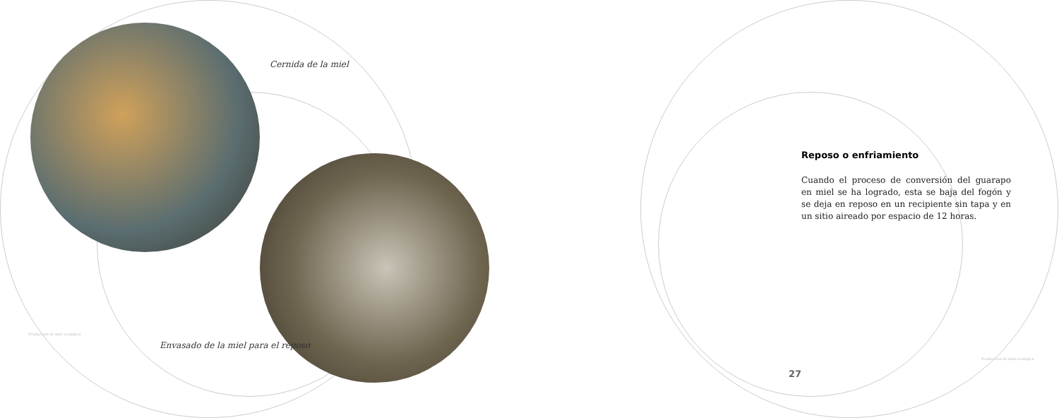Cernida de la miel
Envasado de la miel para el reposo
Producción de miel ecológica
Reposo o enfriamiento
Cuando el proceso de conversión del guarapo en miel se ha logrado, esta se baja del fogón y se deja en reposo en un recipiente sin tapa y en un sitio aireado por espacio de 12 horas.
27
Producción de miel ecológica